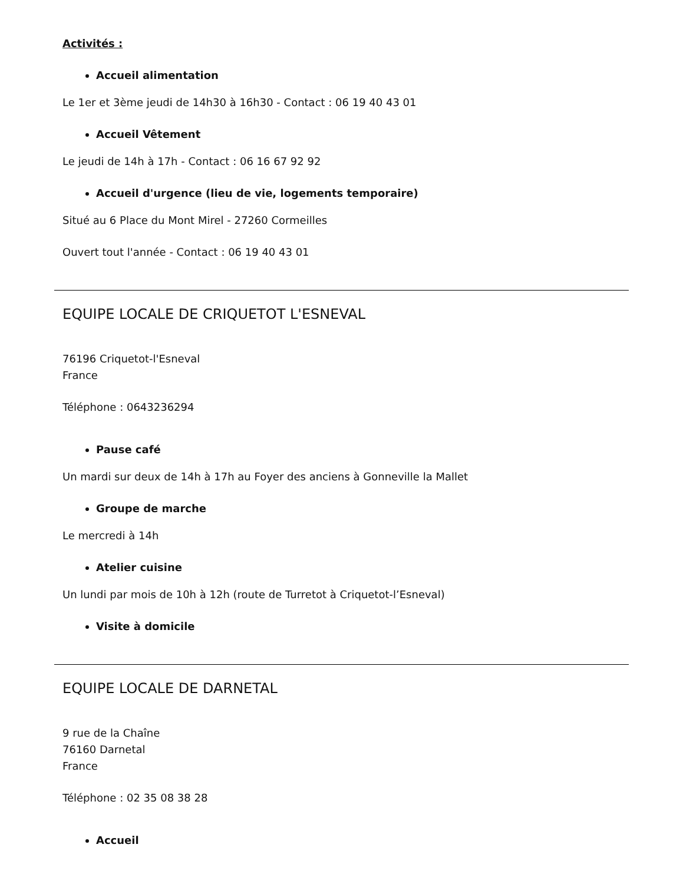Activités :
Accueil alimentation
Le 1er et 3ème jeudi de 14h30 à 16h30 - Contact : 06 19 40 43 01
Accueil Vêtement
Le jeudi de 14h à 17h - Contact : 06 16 67 92 92
Accueil d'urgence (lieu de vie, logements temporaire)
Situé au 6 Place du Mont Mirel - 27260 Cormeilles
Ouvert tout l'année - Contact : 06 19 40 43 01
EQUIPE LOCALE DE CRIQUETOT L'ESNEVAL
76196 Criquetot-l'Esneval
France
Téléphone : 0643236294
Pause café
Un mardi sur deux de 14h à 17h au Foyer des anciens à Gonneville la Mallet
Groupe de marche
Le mercredi à 14h
Atelier cuisine
Un lundi par mois de 10h à 12h (route de Turretot à Criquetot-l’Esneval)
Visite à domicile
EQUIPE LOCALE DE DARNETAL
9 rue de la Chaîne
76160 Darnetal
France
Téléphone : 02 35 08 38 28
Accueil